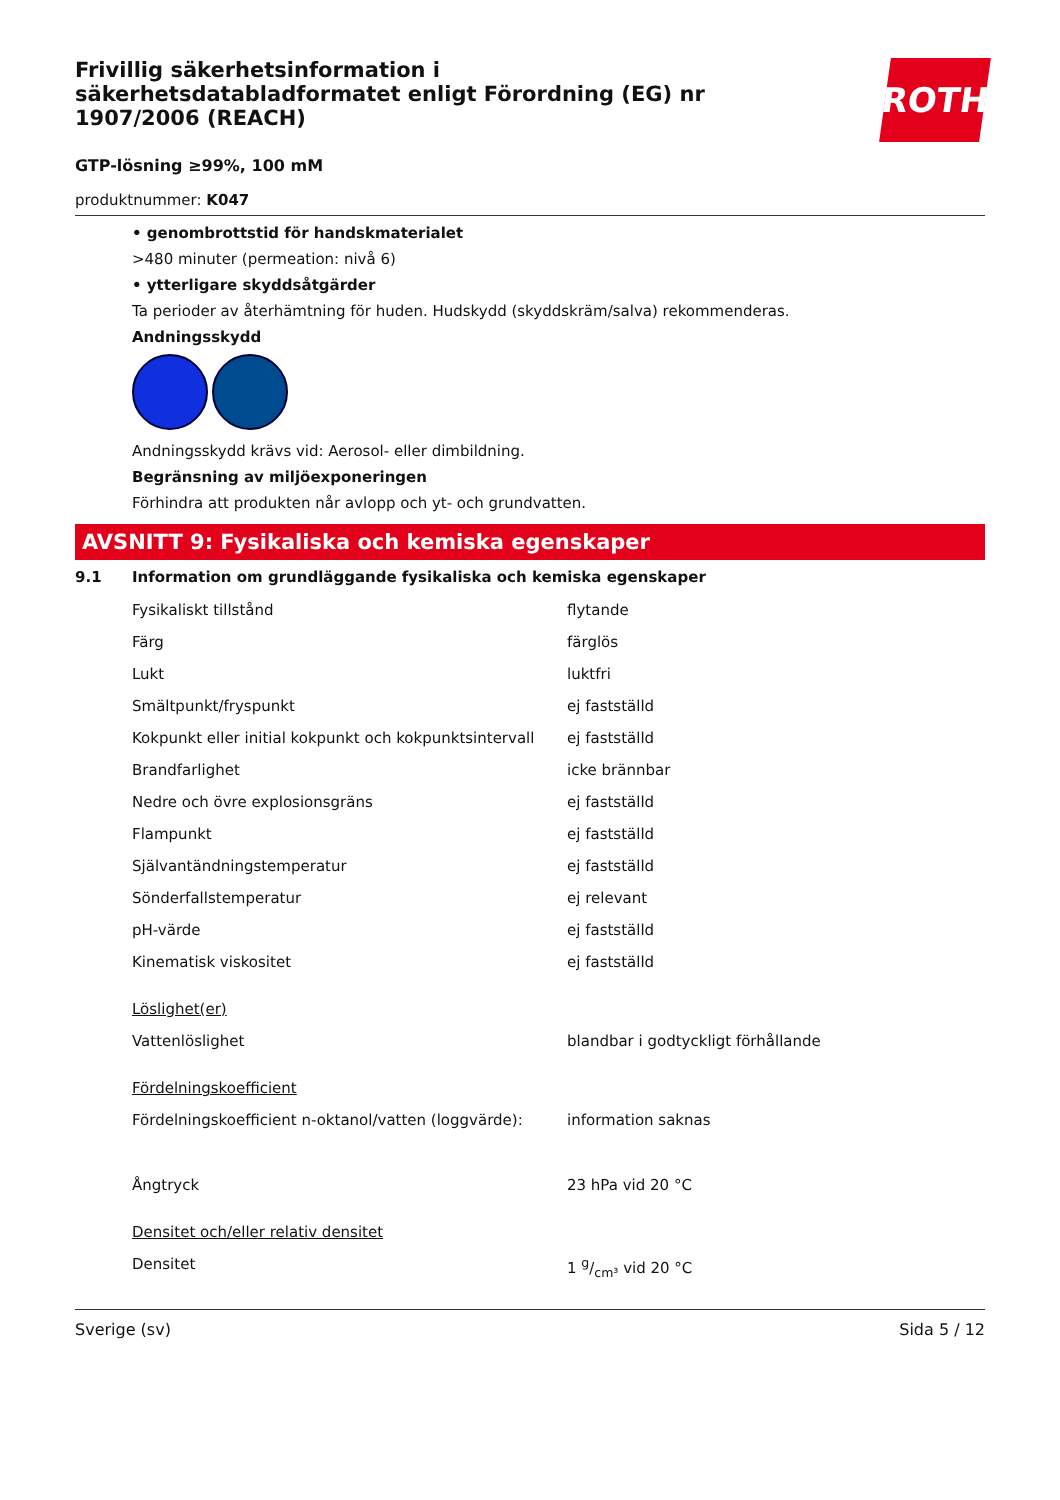Frivillig säkerhetsinformation i säkerhetsdatabladformatet enligt Förordning (EG) nr 1907/2006 (REACH)
ROTH
GTP-lösning ≥99%, 100 mM
produktnummer: K047
• genombrottstid för handskmaterialet
>480 minuter (permeation: nivå 6)
• ytterligare skyddsåtgärder
Ta perioder av återhämtning för huden. Hudskydd (skyddskräm/salva) rekommenderas.
Andningsskydd
Andningsskydd krävs vid: Aerosol- eller dimbildning.
Begränsning av miljöexponeringen
Förhindra att produkten når avlopp och yt- och grundvatten.
AVSNITT 9: Fysikaliska och kemiska egenskaper
9.1 Information om grundläggande fysikaliska och kemiska egenskaper
| Fysikaliskt tillstånd | flytande |
| Färg | färglös |
| Lukt | luktfri |
| Smältpunkt/fryspunkt | ej fastställd |
| Kokpunkt eller initial kokpunkt och kokpunktsintervall | ej fastställd |
| Brandfarlighet | icke brännbar |
| Nedre och övre explosionsgräns | ej fastställd |
| Flampunkt | ej fastställd |
| Självantändningstemperatur | ej fastställd |
| Sönderfallstemperatur | ej relevant |
| pH-värde | ej fastställd |
| Kinematisk viskositet | ej fastställd |
| Löslighet(er) | |
| Vattenlöslighet | blandbar i godtyckligt förhållande |
| Fördelningskoefficient | |
| Fördelningskoefficient n-oktanol/vatten (loggvärde): | information saknas |
| Ångtryck | 23 hPa vid 20 °C |
| Densitet och/eller relativ densitet | |
| Densitet | 1 g/cm³ vid 20 °C |
Sverige (sv) Sida 5 / 12